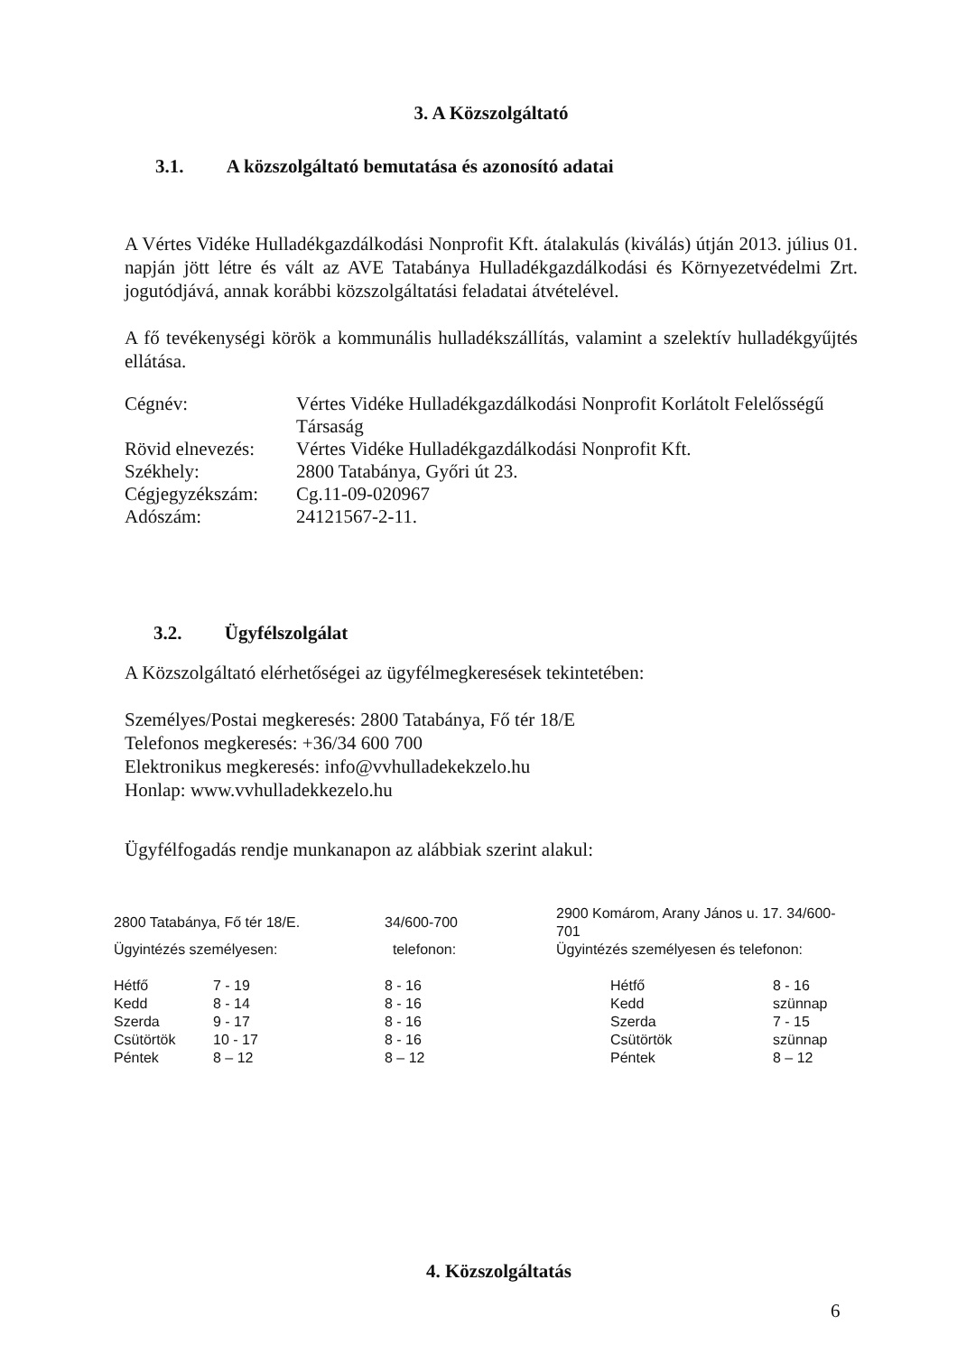3. A Közszolgáltató
3.1. A közszolgáltató bemutatása és azonosító adatai
A Vértes Vidéke Hulladékgazdálkodási Nonprofit Kft. átalakulás (kiválás) útján 2013. július 01. napján jött létre és vált az AVE Tatabánya Hulladékgazdálkodási és Környezetvédelmi Zrt. jogutódjává, annak korábbi közszolgáltatási feladatai átvételével.
A fő tevékenységi körök a kommunális hulladékszállítás, valamint a szelektív hulladékgyűjtés ellátása.
| Cégnév: | Vértes Vidéke Hulladékgazdálkodási Nonprofit Korlátolt Felelősségű Társaság |
| Rövid elnevezés: | Vértes Vidéke Hulladékgazdálkodási Nonprofit Kft. |
| Székhely: | 2800 Tatabánya, Győri út 23. |
| Cégjegyzékszám: | Cg.11-09-020967 |
| Adószám: | 24121567-2-11. |
3.2. Ügyfélszolgálat
A Közszolgáltató elérhetőségei az ügyfélmegkeresések tekintetében:
Személyes/Postai megkeresés: 2800 Tatabánya, Fő tér 18/E
Telefonos megkeresés: +36/34 600 700
Elektronikus megkeresés: info@vvhulladekekzelo.hu
Honlap: www.vvhulladekkezelo.hu
Ügyfélfogadás rendje munkanapon az alábbiak szerint alakul:
| 2800 Tatabánya, Fő tér 18/E. | | 34/600-700 | 2900 Komárom, Arany János u. 17. 34/600-701 | |
| Ügyintézés személyesen: | | telefonon: | Ügyintézés személyesen és telefonon: | |
| Hétfő | 7 - 19 | 8 - 16 | Hétfő | 8 - 16 |
| Kedd | 8 - 14 | 8 - 16 | Kedd | szünnap |
| Szerda | 9 - 17 | 8 - 16 | Szerda | 7 - 15 |
| Csütörtök | 10 - 17 | 8 - 16 | Csütörtök | szünnap |
| Péntek | 8 – 12 | 8 – 12 | Péntek | 8 – 12 |
4. Közszolgáltatás
6